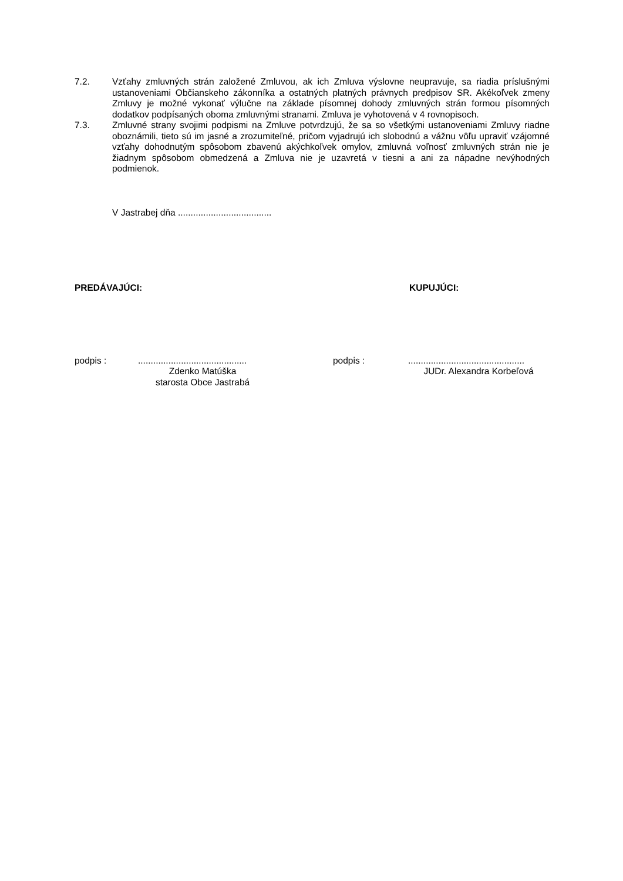7.2. Vzťahy zmluvných strán založené Zmluvou, ak ich Zmluva výslovne neupravuje, sa riadia príslušnými ustanoveniami Občianskeho zákonníka a ostatných platných právnych predpisov SR. Akékoľvek zmeny Zmluvy je možné vykonať výlučne na základe písomnej dohody zmluvných strán formou písomných dodatkov podpísaných oboma zmluvnými stranami. Zmluva je vyhotovená v 4 rovnopisoch.
7.3. Zmluvné strany svojimi podpismi na Zmluve potvrdzujú, že sa so všetkými ustanoveniami Zmluvy riadne oboznámili, tieto sú im jasné a zrozumiteľné, pričom vyjadrujú ich slobodnú a vážnu vôľu upraviť vzájomné vzťahy dohodnutým spôsobom zbavenú akýchkoľvek omylov, zmluvná voľnosť zmluvných strán nie je žiadnym spôsobom obmedzená a Zmluva nie je uzavretá v tiesni a ani za nápadne nevýhodných podmienok.
V Jastrabej dňa .....................................
PREDÁVAJÚCI: KUPUJÚCI:
podpis :...........................................
Zdenko Matúška
starosta Obce Jastrabá
podpis :..............................................
JUDr. Alexandra Korbeľová